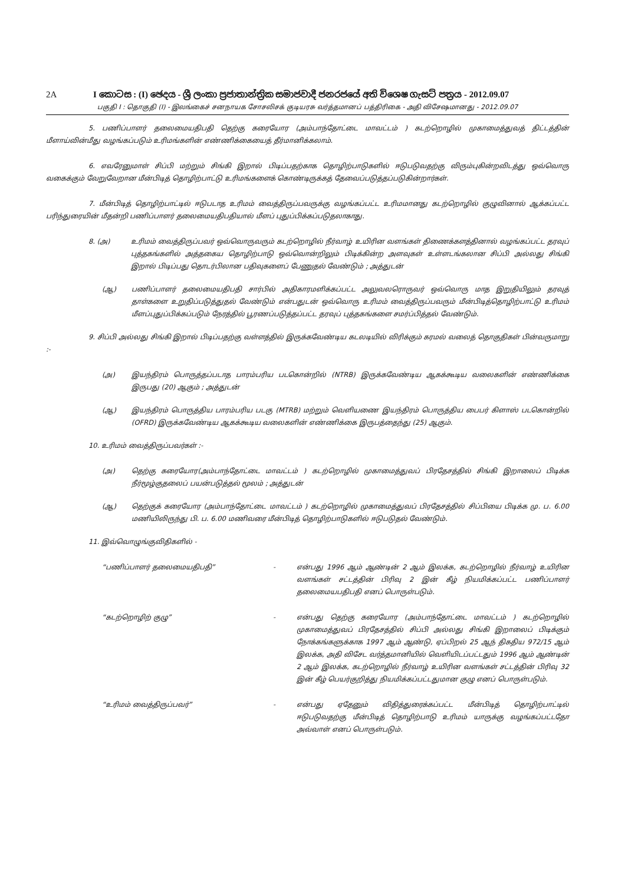2A I කොටස : (I) ඡෙදය - ශ්‍රී ලංකා ප්‍රජාතාන්ත්‍රික සමාජවාදී ජනරජයේ අති විශෙෂ ගැසට් පත්‍රය - 2012.09.07
பகுதி I : தொகுதி (I) - இலங்கைச் சனநாயக சோசலிசக் குடியரசு வர்த்தமானப் பத்திரிகை - அதி விசேஷமானது - 2012.09.07
5. பணிப்பாளர் தலைமையதிபதி தெற்கு கரையோர (அம்பாந்தோட்டை மாவட்டம் ) கடற்றொழில் முகாமைத்துவத் திட்டத்தின் மீளாய்வின்மீது வழங்கப்படும் உரிமங்களின் எண்ணிக்கையைத் தீர்மானிக்கலாம்.
6. எவரேனுமாள் சிப்பி மற்றும் சிங்கி இறால் பிடிப்பதற்காக தொழிற்பாடுகளில் ஈடுபடுவதற்கு விரும்புகின்றவிடத்து ஒவ்வொரு வகைக்கும் வேறுவேறான மீன்பிடித் தொழிற்பாட்டு உரிமங்களைக் கொண்டிருக்கத் தேவைப்படுத்தப்படுகின்றார்கள்.
7. மீன்பிடித் தொழிற்பாட்டில் ஈடுபடாத உரிமம் வைத்திருப்பவருக்கு வழங்கப்பட்ட உரிமமானது கடற்றொழில் குழுவினால் ஆக்கப்பட்ட பரிந்துரையின் மீதன்றி பணிப்பாளர் தலைமையதிபதியால் மீளப் புதுப்பிக்கப்படுதலாகாது.
8. (அ) உரிமம் வைத்திருப்பவர் ஒவ்வொருவரும் கடற்றொழில் நீர்வாழ் உயிரின வளங்கள் திணைக்களத்தினால் வழங்கப்பட்ட தரவுப் புத்தகங்களில் அத்தகைய தொழிற்பாடு ஒவ்வொன்றிலும் பிடிக்கின்ற அளவுகள் உள்ளடங்கலான சிப்பி அல்லது சிங்கி இறால் பிடிப்பது தொடர்பிலான பதிவுகளைப் பேணுதல் வேண்டும் ; அத்துடன்
(ஆ) பணிப்பாளர் தலைமையதிபதி சார்பில் அதிகாரமளிக்கப்பட்ட அலுவலரொருவர் ஒவ்வொரு மாத இறுதியிலும் தரவுத் தாள்களை உறுதிப்படுத்துதல் வேண்டும் என்பதுடன் ஒவ்வொரு உரிமம் வைத்திருப்பவரும் மீன்பிடித்தொழிற்பாட்டு உரிமம் மீளப்புதுப்பிக்கப்படும் நேரத்தில் பூரணப்படுத்தப்பட்ட தரவுப் புத்தகங்களை சமர்ப்பித்தல் வேண்டும்.
9. சிப்பி அல்லது சிங்கி இறால் பிடிப்பதற்கு வள்ளத்தில் இருக்கவேண்டிய கடலடியில் விரிக்கும் கரமல் வலைத் தொகுதிகள் பின்வருமாறு :-
(அ) இயந்திரம் பொருத்தப்படாத பாரம்பரிய படகொன்றில் (NTRB) இருக்கவேண்டிய ஆகக்கூடிய வலைகளின் எண்ணிக்கை இருபது (20) ஆகும் ; அத்துடன்
(ஆ) இயந்திரம் பொருத்திய பாரம்பரிய படகு (MTRB) மற்றும் வெளியணை இயந்திரம் பொருத்திய பைபர் கிளாஸ் படகொன்றில் (OFRD) இருக்கவேண்டிய ஆகக்கூடிய வலைகளின் எண்ணிக்கை இருபத்தைந்து (25) ஆகும்.
10. உரிமம் வைத்திருப்பவர்கள் :-
(அ) தெற்கு கரையோர(அம்பாந்தோட்டை மாவட்டம் ) கடற்றொழில் முகாமைத்துவப் பிரதேசத்தில் சிங்கி இறாலைப் பிடிக்க நீர்மூழ்குதலைப் பயன்படுத்தல் மூலம் ; அத்துடன்
(ஆ) தெற்குக் கரையோர (அம்பாந்தோட்டை மாவட்டம் ) கடற்றொழில் முகாமைத்துவப் பிரதேசத்தில் சிப்பியை பிடிக்க மு. ப. 6.00 மணியிலிருந்து பி. ப. 6.00 மணிவரை மீன்பிடித் தொழிற்பாடுகளில் ஈடுபடுதல் வேண்டும்.
11. இவ்வொழுங்குவிதிகளில் -
“பணிப்பாளர் தலைமையதிபதி” - என்பது 1996 ஆம் ஆண்டின் 2 ஆம் இலக்க, கடற்றொழில் நீர்வாழ் உயிரின வளங்கள் சட்டத்தின் பிரிவு 2 இன் கீழ் நியமிக்கப்பட்ட பணிப்பாளர் தலைமையபதிபதி எனப் பொருள்படும்.
“கடற்றொழிற் குழு” - என்பது தெற்கு கரையோர (அம்பாந்தோட்டை மாவட்டம் ) கடற்றொழில் முகாமைத்துவப் பிரதேசத்தில் சிப்பி அல்லது சிங்கி இறாலைப் பிடிக்கும் நோக்கங்களுக்காக 1997 ஆம் ஆண்டு, ஏப்பிறல் 25 ஆந் திகதிய 972/15 ஆம் இலக்க, அதி விசேட வர்த்தமானியில் வெளியிடப்பட்டதும் 1996 ஆம் ஆண்டின் 2 ஆம் இலக்க, கடற்றொழில் நீர்வாழ் உயிரின வளங்கள் சட்டத்தின் பிரிவு 32 இன் கீழ் பெயர்குறித்து நியமிக்கப்பட்டதுமான குழு எனப் பொருள்படும்.
“உரிமம் வைத்திருப்பவர்” - என்பது ஏதேனும் விதித்துரைக்கப்பட்ட மீன்பிடித் தொழிற்பாட்டில் ஈடுபடுவதற்கு மீன்பிடித் தொழிற்பாடு உரிமம் யாருக்கு வழங்கப்பட்டதோ அவ்வாள் எனப் பொருள்படும்.